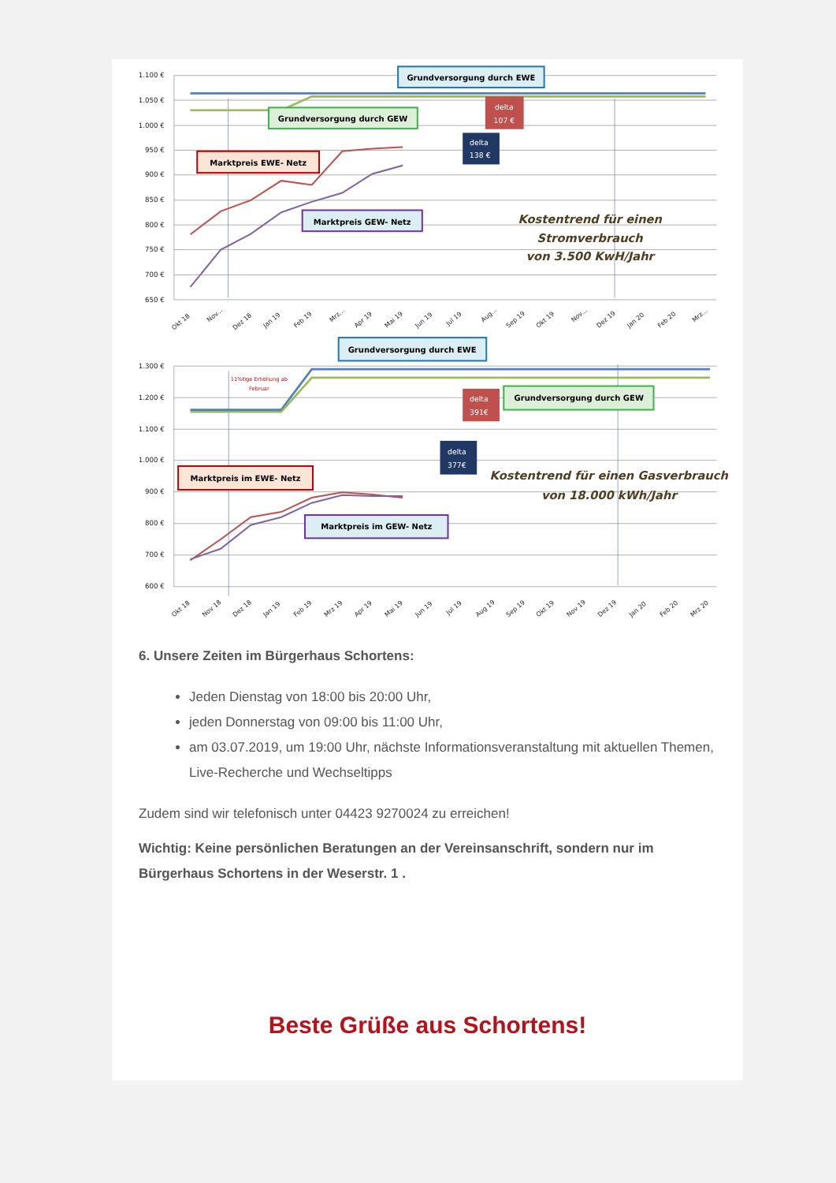1.100 €
1.050 €
1.000 €
950 €
900 €
850 €
800 €
750 €
700 €
650 €
Okt 18
Nov...
Dez 18
Jan 19
Feb 19
Mrz...
Apr 19
Mai 19
Jun 19
Jul 19
Aug...
Sep 19
Okt 19
Nov...
Dez 19
Jan 20
Feb 20
Mrz...
Grundversorgung durch EWE
Grundversorgung durch GEW
Marktpreis EWE- Netz
Marktpreis GEW- Netz
delta
107 €
delta
138 €
Kostentrend für einen
Stromverbrauch
von 3.500 KwH/Jahr
1.300 €
1.200 €
1.100 €
1.000 €
900 €
800 €
700 €
600 €
11%tige Erhöhung ab
Februar
Okt 18
Nov 18
Dez 18
Jan 19
Feb 19
Mrz 19
Apr 19
Mai 19
Jun 19
Jul 19
Aug 19
Sep 19
Okt 19
Nov 19
Dez 19
Jan 20
Feb 20
Mrz 20
Grundversorgung durch EWE
delta
391€
Grundversorgung durch GEW
delta
377€
Marktpreis im EWE- Netz
Marktpreis im GEW- Netz
Kostentrend für einen Gasverbrauch
von 18.000 kWh/Jahr
6. Unsere Zeiten im Bürgerhaus Schortens:
Jeden Dienstag von 18:00 bis 20:00 Uhr,
jeden Donnerstag von 09:00 bis 11:00 Uhr,
am 03.07.2019, um 19:00 Uhr, nächste Informationsveranstaltung mit aktuellen Themen, Live-Recherche und Wechseltipps
Zudem sind wir telefonisch unter 04423 9270024 zu erreichen!
Wichtig: Keine persönlichen Beratungen an der Vereinsanschrift, sondern nur im Bürgerhaus Schortens in der Weserstr. 1 .
Beste Grüße aus Schortens!